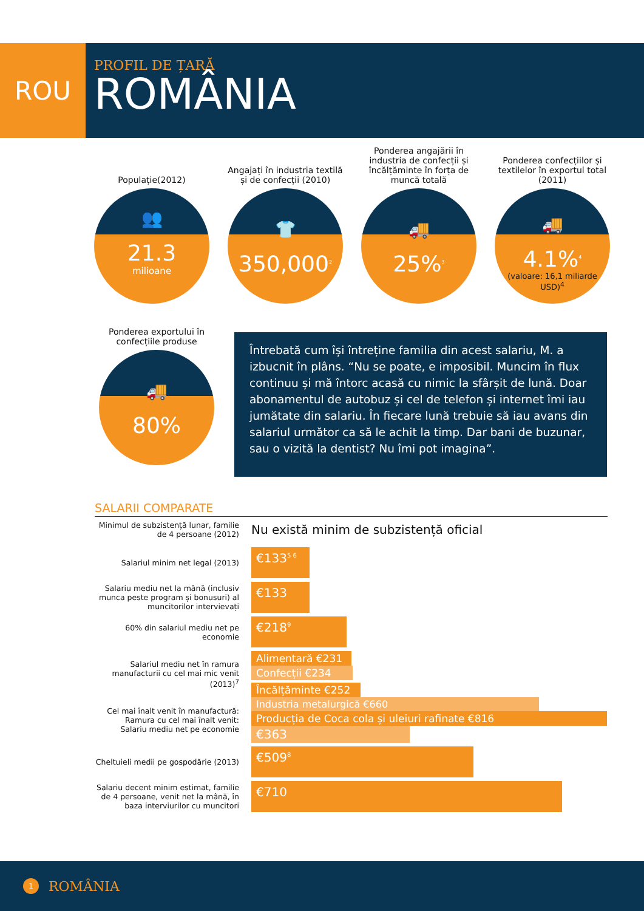ROU
PROFIL DE ȚARĂ
ROMÂNIA
Populație(2012)
👥
21.3
milioane
Angajați în industria textilă și de confecții (2010)
👕
350,000<sup>2</sup>
Ponderea angajării în industria de confecții și încălțăminte în forța de muncă totală
🚚
25%<sup>3</sup>
Ponderea confecțiilor și textilelor în exportul total (2011)
🚚
4.1%<sup>4</sup>
(valoare: 16,1 miliarde USD)<sup>4</sup>
Ponderea exportului în confecțiile produse
🚚
80%
Întrebată cum își întreține familia din acest salariu, M. a izbucnit în plâns. “Nu se poate, e imposibil. Muncim în flux continuu și mă întorc acasă cu nimic la sfârșit de lună. Doar abonamentul de autobuz și cel de telefon și internet îmi iau jumătate din salariu. În fiecare lună trebuie să iau avans din salariul următor ca să le achit la timp. Dar bani de buzunar, sau o vizită la dentist? Nu îmi pot imagina”.
SALARII COMPARATE
Minimul de subzistență lunar, familie de 4 persoane (2012)
Nu există minim de subzistență oficial
Salariul minim net legal (2013)
€133<sup>5 6</sup>
Salariu mediu net la mână (inclusiv munca peste program și bonusuri) al muncitorilor intervievați
€133
60% din salariul mediu net pe economie
€218<sup>9</sup>
Salariul mediu net în ramura manufacturii cu cel mai mic venit (2013)<sup>7</sup>
Alimentară €231
Confecții €234
Încălțăminte €252
Cel mai înalt venit în manufactură:
Ramura cu cel mai înalt venit:
Salariu mediu net pe economie
Industria metalurgică €660
Producția de Coca cola și uleiuri rafinate €816
€363
Cheltuieli medii pe gospodărie (2013)
€509<sup>8</sup>
Salariu decent minim estimat, familie de 4 persoane, venit net la mână, în baza interviurilor cu muncitori
€710
1 ROMÂNIA